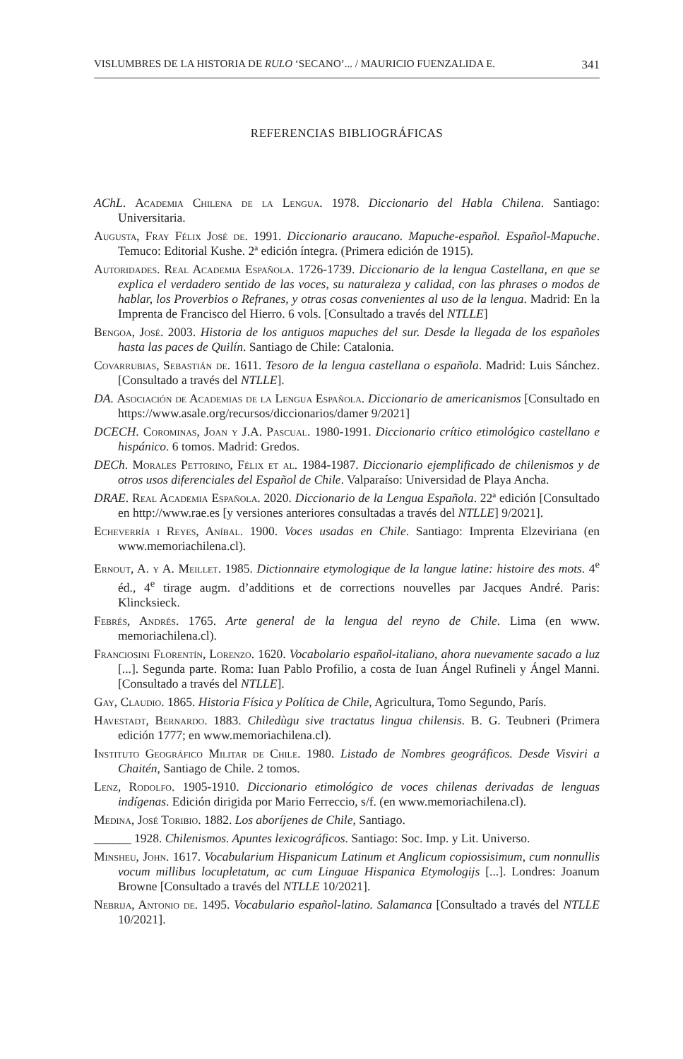VISLUMBRES DE LA HISTORIA DE RULO ‘SECANO’... / MAURICIO FUENZALIDA E. 341
REFERENCIAS BIBLIOGRÁFICAS
AChL. Academia Chilena de la Lengua. 1978. Diccionario del Habla Chilena. Santiago: Universitaria.
Augusta, Fray Félix José de. 1991. Diccionario araucano. Mapuche-español. Español-Mapuche. Temuco: Editorial Kushe. 2ª edición íntegra. (Primera edición de 1915).
Autoridades. Real Academia Española. 1726-1739. Diccionario de la lengua Castellana, en que se explica el verdadero sentido de las voces, su naturaleza y calidad, con las phrases o modos de hablar, los Proverbios o Refranes, y otras cosas convenientes al uso de la lengua. Madrid: En la Imprenta de Francisco del Hierro. 6 vols. [Consultado a través del NTLLE]
Bengoa, José. 2003. Historia de los antiguos mapuches del sur. Desde la llegada de los españoles hasta las paces de Quilín. Santiago de Chile: Catalonia.
Covarrubias, Sebastián de. 1611. Tesoro de la lengua castellana o española. Madrid: Luis Sánchez. [Consultado a través del NTLLE].
DA. Asociación de Academias de la Lengua Española. Diccionario de americanismos [Consultado en https://www.asale.org/recursos/diccionarios/damer 9/2021]
DCECH. Corominas, Joan y J.A. Pascual. 1980-1991. Diccionario crítico etimológico castellano e hispánico. 6 tomos. Madrid: Gredos.
DECh. Morales Pettorino, Félix et al. 1984-1987. Diccionario ejemplificado de chilenismos y de otros usos diferenciales del Español de Chile. Valparaíso: Universidad de Playa Ancha.
DRAE. Real Academia Española. 2020. Diccionario de la Lengua Española. 22ª edición [Consultado en http://www.rae.es [y versiones anteriores consultadas a través del NTLLE] 9/2021].
Echeverría i Reyes, Aníbal. 1900. Voces usadas en Chile. Santiago: Imprenta Elzeviriana (en www.memoriachilena.cl).
Ernout, A. y A. Meillet. 1985. Dictionnaire etymologique de la langue latine: histoire des mots. 4<sup>e</sup> éd., 4<sup>e</sup> tirage augm. d’additions et de corrections nouvelles par Jacques André. Paris: Klincksieck.
Febrés, Andrés. 1765. Arte general de la lengua del reyno de Chile. Lima (en www. memoriachilena.cl).
Franciosini Florentín, Lorenzo. 1620. Vocabolario español-italiano, ahora nuevamente sacado a luz [...]. Segunda parte. Roma: Iuan Pablo Profilio, a costa de Iuan Ángel Rufineli y Ángel Manni. [Consultado a través del NTLLE].
Gay, Claudio. 1865. Historia Física y Política de Chile, Agricultura, Tomo Segundo, París.
Havestadt, Bernardo. 1883. Chiledùgu sive tractatus lingua chilensis. B. G. Teubneri (Primera edición 1777; en www.memoriachilena.cl).
Instituto Geográfico Militar de Chile. 1980. Listado de Nombres geográficos. Desde Visviri a Chaitén, Santiago de Chile. 2 tomos.
Lenz, Rodolfo. 1905-1910. Diccionario etimológico de voces chilenas derivadas de lenguas indígenas. Edición dirigida por Mario Ferreccio, s/f. (en www.memoriachilena.cl).
Medina, José Toribio. 1882. Los aboríjenes de Chile, Santiago.
______ 1928. Chilenismos. Apuntes lexicográficos. Santiago: Soc. Imp. y Lit. Universo.
Minsheu, John. 1617. Vocabularium Hispanicum Latinum et Anglicum copiossisimum, cum nonnullis vocum millibus locupletatum, ac cum Linguae Hispanica Etymologijs [...]. Londres: Joanum Browne [Consultado a través del NTLLE 10/2021].
Nebrija, Antonio de. 1495. Vocabulario español-latino. Salamanca [Consultado a través del NTLLE 10/2021].